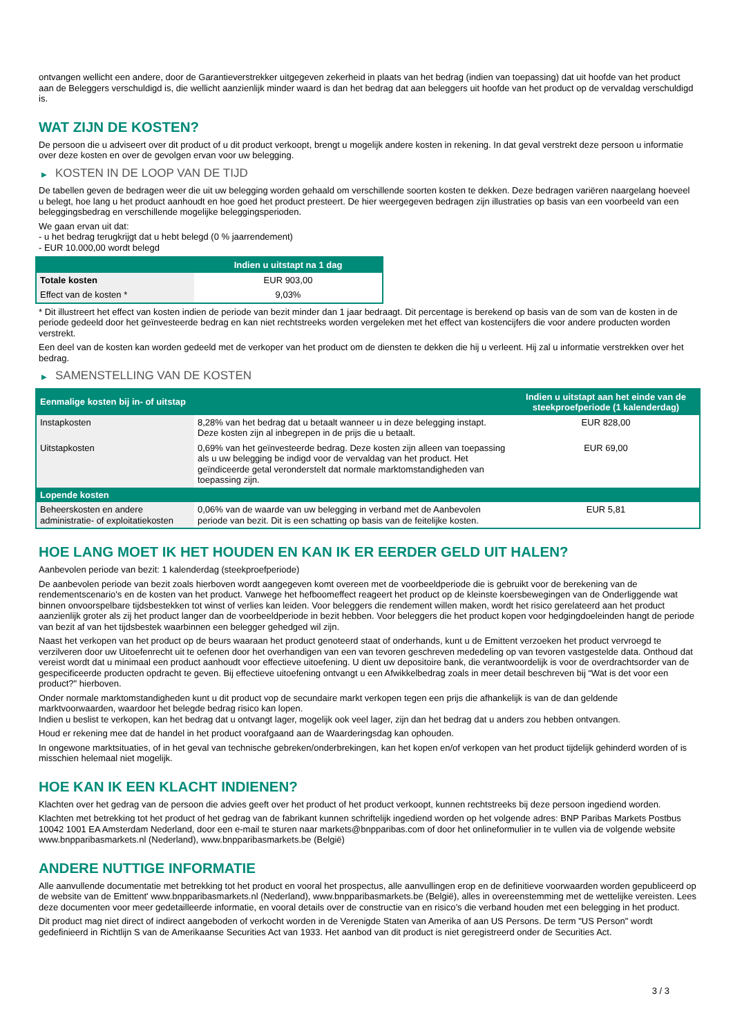ontvangen wellicht een andere, door de Garantieverstrekker uitgegeven zekerheid in plaats van het bedrag (indien van toepassing) dat uit hoofde van het product aan de Beleggers verschuldigd is, die wellicht aanzienlijk minder waard is dan het bedrag dat aan beleggers uit hoofde van het product op de vervaldag verschuldigd is.
WAT ZIJN DE KOSTEN?
De persoon die u adviseert over dit product of u dit product verkoopt, brengt u mogelijk andere kosten in rekening. In dat geval verstrekt deze persoon u informatie over deze kosten en over de gevolgen ervan voor uw belegging.
▶ KOSTEN IN DE LOOP VAN DE TIJD
De tabellen geven de bedragen weer die uit uw belegging worden gehaald om verschillende soorten kosten te dekken. Deze bedragen variëren naargelang hoeveel u belegt, hoe lang u het product aanhoudt en hoe goed het product presteert. De hier weergegeven bedragen zijn illustraties op basis van een voorbeeld van een beleggingsbedrag en verschillende mogelijke beleggingsperioden.
We gaan ervan uit dat:
- u het bedrag terugkrijgt dat u hebt belegd (0 % jaarrendement)
- EUR 10.000,00 wordt belegd
| | Indien u uitstapt na 1 dag |
| --- | --- |
| Totale kosten | EUR 903,00 |
| Effect van de kosten * | 9,03% |
* Dit illustreert het effect van kosten indien de periode van bezit minder dan 1 jaar bedraagt. Dit percentage is berekend op basis van de som van de kosten in de periode gedeeld door het geïnvesteerde bedrag en kan niet rechtstreeks worden vergeleken met het effect van kostencijfers die voor andere producten worden verstrekt.
Een deel van de kosten kan worden gedeeld met de verkoper van het product om de diensten te dekken die hij u verleent. Hij zal u informatie verstrekken over het bedrag.
▶ SAMENSTELLING VAN DE KOSTEN
| Eenmalige kosten bij in- of uitstap | | Indien u uitstapt aan het einde van de steekproefperiode (1 kalenderdag) |
| --- | --- | --- |
| Instapkosten | 8,28% van het bedrag dat u betaalt wanneer u in deze belegging instapt. Deze kosten zijn al inbegrepen in de prijs die u betaalt. | EUR 828,00 |
| Uitstapkosten | 0,69% van het geïnvesteerde bedrag. Deze kosten zijn alleen van toepassing als u uw belegging be indigd voor de vervaldag van het product. Het geïndiceerde getal veronderstelt dat normale marktomstandigheden van toepassing zijn. | EUR 69,00 |
| Lopende kosten | | |
| Beheerskosten en andere administratie- of exploitatiekosten | 0,06% van de waarde van uw belegging in verband met de Aanbevolen periode van bezit. Dit is een schatting op basis van de feitelijke kosten. | EUR 5,81 |
HOE LANG MOET IK HET HOUDEN EN KAN IK ER EERDER GELD UIT HALEN?
Aanbevolen periode van bezit: 1 kalenderdag (steekproefperiode)
De aanbevolen periode van bezit zoals hierboven wordt aangegeven komt overeen met de voorbeeldperiode die is gebruikt voor de berekening van de rendementscenario's en de kosten van het product. Vanwege het hefboomeffect reageert het product op de kleinste koersbewegingen van de Onderliggende wat binnen onvoorspelbare tijdsbestekken tot winst of verlies kan leiden. Voor beleggers die rendement willen maken, wordt het risico gerelateerd aan het product aanzienlijk groter als zij het product langer dan de voorbeeldperiode in bezit hebben. Voor beleggers die het product kopen voor hedgingdoeleinden hangt de periode van bezit af van het tijdsbestek waarbinnen een belegger gehedged wil zijn.
Naast het verkopen van het product op de beurs waaraan het product genoteerd staat of onderhands, kunt u de Emittent verzoeken het product vervroegd te verzilveren door uw Uitoefenrecht uit te oefenen door het overhandigen van een van tevoren geschreven mededeling op van tevoren vastgestelde data. Onthoud dat vereist wordt dat u minimaal een product aanhoudt voor effectieve uitoefening. U dient uw depositoire bank, die verantwoordelijk is voor de overdrachtsorder van de gespecificeerde producten opdracht te geven. Bij effectieve uitoefening ontvangt u een Afwikkelbedrag zoals in meer detail beschreven bij “Wat is det voor een product?" hierboven.
Onder normale marktomstandigheden kunt u dit product vop de secundaire markt verkopen tegen een prijs die afhankelijk is van de dan geldende marktvoorwaarden, waardoor het belegde bedrag risico kan lopen.
Indien u beslist te verkopen, kan het bedrag dat u ontvangt lager, mogelijk ook veel lager, zijn dan het bedrag dat u anders zou hebben ontvangen.
Houd er rekening mee dat de handel in het product voorafgaand aan de Waarderingsdag kan ophouden.
In ongewone marktsituaties, of in het geval van technische gebreken/onderbrekingen, kan het kopen en/of verkopen van het product tijdelijk gehinderd worden of is misschien helemaal niet mogelijk.
HOE KAN IK EEN KLACHT INDIENEN?
Klachten over het gedrag van de persoon die advies geeft over het product of het product verkoopt, kunnen rechtstreeks bij deze persoon ingediend worden.
Klachten met betrekking tot het product of het gedrag van de fabrikant kunnen schriftelijk ingediend worden op het volgende adres: BNP Paribas Markets Postbus 10042 1001 EA Amsterdam Nederland, door een e-mail te sturen naar markets@bnpparibas.com of door het onlineformulier in te vullen via de volgende website www.bnpparibasmarkets.nl (Nederland), www.bnpparibasmarkets.be (België)
ANDERE NUTTIGE INFORMATIE
Alle aanvullende documentatie met betrekking tot het product en vooral het prospectus, alle aanvullingen erop en de definitieve voorwaarden worden gepubliceerd op de website van de Emittent' www.bnpparibasmarkets.nl (Nederland), www.bnpparibasmarkets.be (België), alles in overeenstemming met de wettelijke vereisten. Lees deze documenten voor meer gedetailleerde informatie, en vooral details over de constructie van en risico’s die verband houden met een belegging in het product.
Dit product mag niet direct of indirect aangeboden of verkocht worden in de Verenigde Staten van Amerika of aan US Persons. De term "US Person" wordt gedefinieerd in Richtlijn S van de Amerikaanse Securities Act van 1933. Het aanbod van dit product is niet geregistreerd onder de Securities Act.
3 / 3